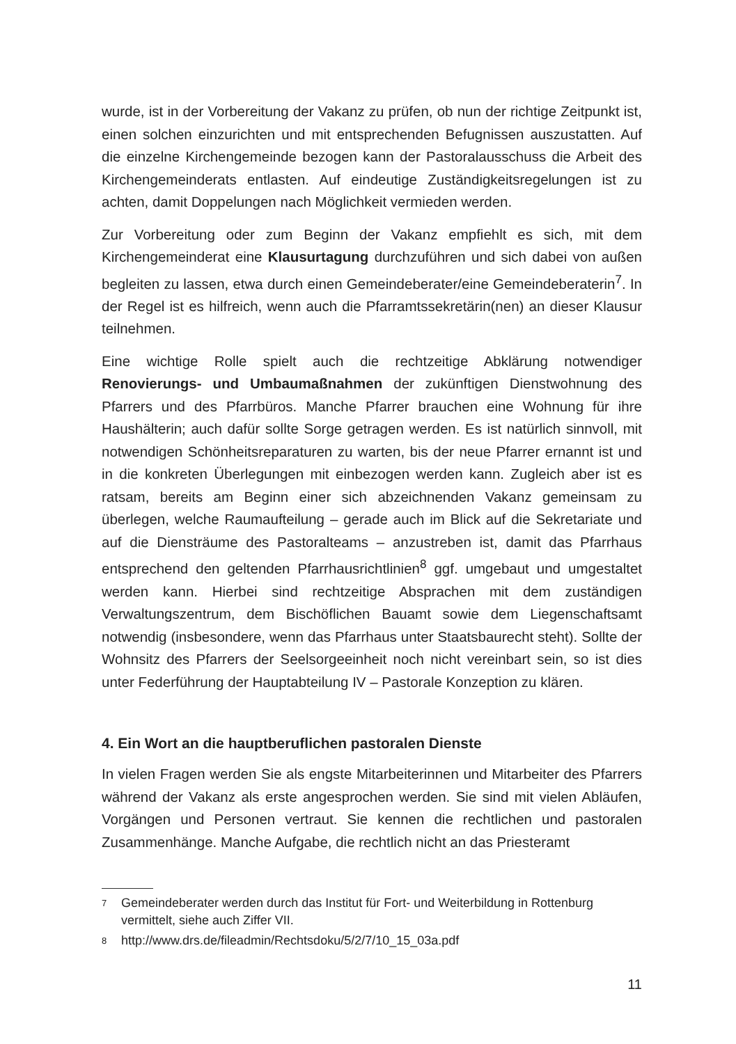wurde, ist in der Vorbereitung der Vakanz zu prüfen, ob nun der richtige Zeitpunkt ist, einen solchen einzurichten und mit entsprechenden Befugnissen auszustatten. Auf die einzelne Kirchengemeinde bezogen kann der Pastoralausschuss die Arbeit des Kirchengemeinderats entlasten. Auf eindeutige Zuständigkeitsregelungen ist zu achten, damit Doppelungen nach Möglichkeit vermieden werden.
Zur Vorbereitung oder zum Beginn der Vakanz empfiehlt es sich, mit dem Kirchengemeinderat eine Klausurtagung durchzuführen und sich dabei von außen begleiten zu lassen, etwa durch einen Gemeindeberater/eine Gemeindeberaterin<sup>7</sup>. In der Regel ist es hilfreich, wenn auch die Pfarramtssekretärin(nen) an dieser Klausur teilnehmen.
Eine wichtige Rolle spielt auch die rechtzeitige Abklärung notwendiger Renovierungs- und Umbaumaßnahmen der zukünftigen Dienstwohnung des Pfarrers und des Pfarrbüros. Manche Pfarrer brauchen eine Wohnung für ihre Haushälterin; auch dafür sollte Sorge getragen werden. Es ist natürlich sinnvoll, mit notwendigen Schönheitsreparaturen zu warten, bis der neue Pfarrer ernannt ist und in die konkreten Überlegungen mit einbezogen werden kann. Zugleich aber ist es ratsam, bereits am Beginn einer sich abzeichnenden Vakanz gemeinsam zu überlegen, welche Raumaufteilung – gerade auch im Blick auf die Sekretariate und auf die Diensträume des Pastoralteams – anzustreben ist, damit das Pfarrhaus entsprechend den geltenden Pfarrhausrichtlinien<sup>8</sup> ggf. umgebaut und umgestaltet werden kann. Hierbei sind rechtzeitige Absprachen mit dem zuständigen Verwaltungszentrum, dem Bischöflichen Bauamt sowie dem Liegenschaftsamt notwendig (insbesondere, wenn das Pfarrhaus unter Staatsbaurecht steht). Sollte der Wohnsitz des Pfarrers der Seelsorgeeinheit noch nicht vereinbart sein, so ist dies unter Federführung der Hauptabteilung IV – Pastorale Konzeption zu klären.
4. Ein Wort an die hauptberuflichen pastoralen Dienste
In vielen Fragen werden Sie als engste Mitarbeiterinnen und Mitarbeiter des Pfarrers während der Vakanz als erste angesprochen werden. Sie sind mit vielen Abläufen, Vorgängen und Personen vertraut. Sie kennen die rechtlichen und pastoralen Zusammenhänge. Manche Aufgabe, die rechtlich nicht an das Priesteramt
7 Gemeindeberater werden durch das Institut für Fort- und Weiterbildung in Rottenburg vermittelt, siehe auch Ziffer VII.
8 http://www.drs.de/fileadmin/Rechtsdoku/5/2/7/10_15_03a.pdf
11